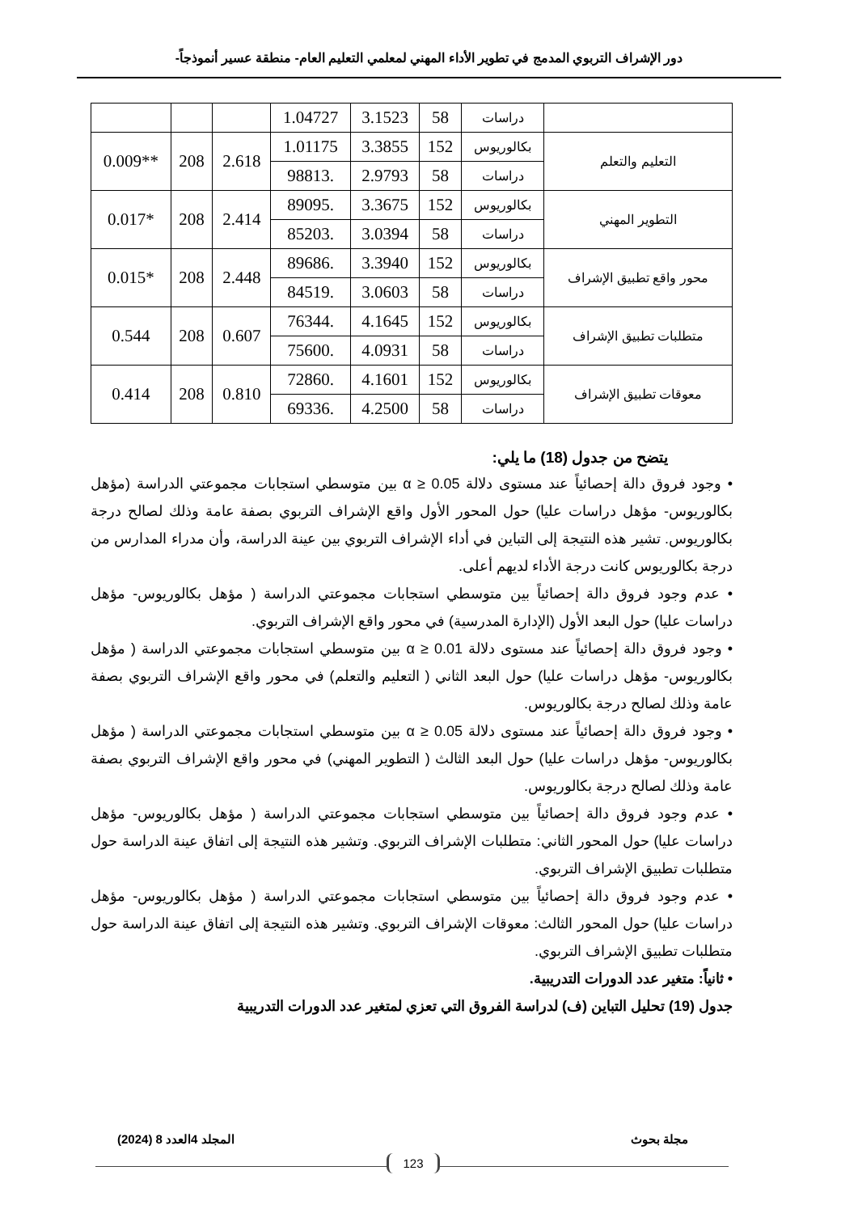دور الإشراف التربوي المدمج في تطوير الأداء المهني لمعلمي التعليم العام- منطقة عسير أنموذجاً-
| | دراسات | 58 | 3.1523 | 1.04727 | | | |
| التعليم والتعلم | بكالوريوس | 152 | 3.3855 | 1.01175 | 2.618 | 208 | **0.009 |
| | دراسات | 58 | 2.9793 | .98813 | | | |
| التطوير المهني | بكالوريوس | 152 | 3.3675 | .89095 | 2.414 | 208 | *0.017 |
| | دراسات | 58 | 3.0394 | .85203 | | | |
| محور واقع تطبيق الإشراف | بكالوريوس | 152 | 3.3940 | .89686 | 2.448 | 208 | *0.015 |
| | دراسات | 58 | 3.0603 | .84519 | | | |
| متطلبات تطبيق الإشراف | بكالوريوس | 152 | 4.1645 | .76344 | 0.607 | 208 | 0.544 |
| | دراسات | 58 | 4.0931 | .75600 | | | |
| معوقات تطبيق الإشراف | بكالوريوس | 152 | 4.1601 | .72860 | 0.810 | 208 | 0.414 |
| | دراسات | 58 | 4.2500 | .69336 | | | |
يتضح من جدول (18) ما يلي:
• وجود فروق دالة إحصائياً عند مستوى دلالة α ≥ 0.05 بين متوسطي استجابات مجموعتي الدراسة (مؤهل بكالوريوس- مؤهل دراسات عليا) حول المحور الأول واقع الإشراف التربوي بصفة عامة وذلك لصالح درجة بكالوريوس. تشير هذه النتيجة إلى التباين في أداء الإشراف التربوي بين عينة الدراسة، وأن مدراء المدارس من درجة بكالوريوس كانت درجة الأداء لديهم أعلى.
• عدم وجود فروق دالة إحصائياً بين متوسطي استجابات مجموعتي الدراسة ( مؤهل بكالوريوس- مؤهل دراسات عليا) حول البعد الأول (الإدارة المدرسية) في محور واقع الإشراف التربوي.
• وجود فروق دالة إحصائياً عند مستوى دلالة α ≥ 0.01 بين متوسطي استجابات مجموعتي الدراسة ( مؤهل بكالوريوس- مؤهل دراسات عليا) حول البعد الثاني ( التعليم والتعلم) في محور واقع الإشراف التربوي بصفة عامة وذلك لصالح درجة بكالوريوس.
• وجود فروق دالة إحصائياً عند مستوى دلالة α ≥ 0.05 بين متوسطي استجابات مجموعتي الدراسة ( مؤهل بكالوريوس- مؤهل دراسات عليا) حول البعد الثالث ( التطوير المهني) في محور واقع الإشراف التربوي بصفة عامة وذلك لصالح درجة بكالوريوس.
• عدم وجود فروق دالة إحصائياً بين متوسطي استجابات مجموعتي الدراسة ( مؤهل بكالوريوس- مؤهل دراسات عليا) حول المحور الثاني: متطلبات الإشراف التربوي. وتشير هذه النتيجة إلى اتفاق عينة الدراسة حول متطلبات تطبيق الإشراف التربوي.
• عدم وجود فروق دالة إحصائياً بين متوسطي استجابات مجموعتي الدراسة ( مؤهل بكالوريوس- مؤهل دراسات عليا) حول المحور الثالث: معوقات الإشراف التربوي. وتشير هذه النتيجة إلى اتفاق عينة الدراسة حول متطلبات تطبيق الإشراف التربوي.
• ثانياً: متغير عدد الدورات التدريبية.
جدول (19) تحليل التباين (ف) لدراسة الفروق التي تعزي لمتغير عدد الدورات التدريبية
مجلة بحوث المجلد 4العدد 8 (2024)
123